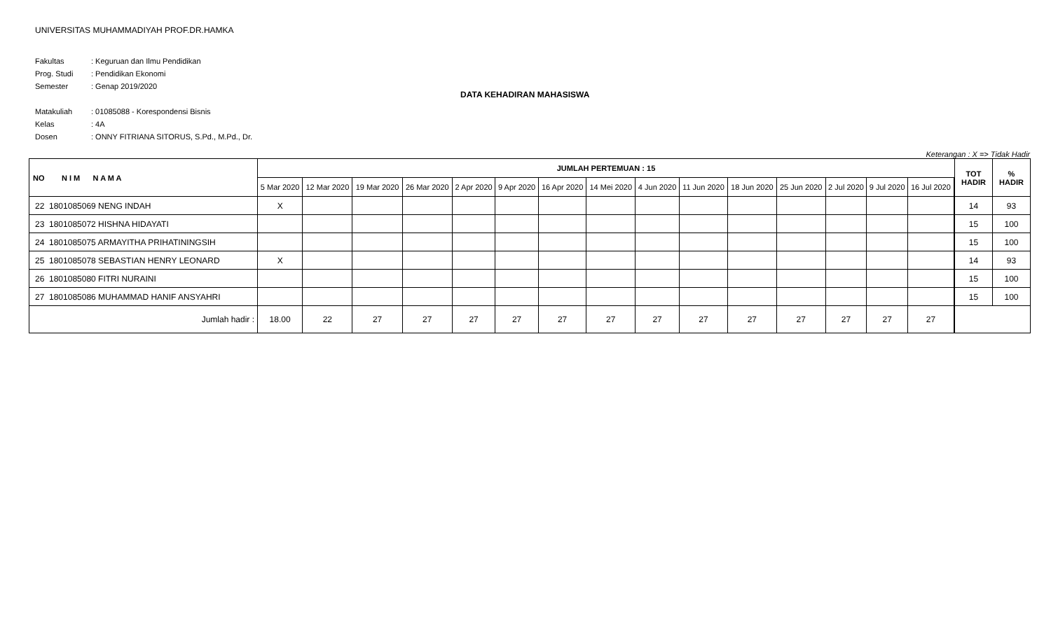UNIVERSITAS MUHAMMADIYAH PROF.DR.HAMKA
| Fakultas | : Keguruan dan Ilmu Pendidikan |
| Prog. Studi | : Pendidikan Ekonomi |
| Semester | : Genap 2019/2020 |
| Matakuliah | : 01085088 - Korespondensi Bisnis |
| Kelas | : 4A |
| Dosen | : ONNY FITRIANA SITORUS, S.Pd., M.Pd., Dr. |
DATA KEHADIRAN MAHASISWA
Keterangan : X => Tidak Hadir
| NO N I M N A M A | JUMLAH PERTEMUAN : 15 | | | | | | | | | | | | | | | | TOT HADIR | % HADIR |
| --- | --- | --- | --- | --- | --- | --- | --- | --- | --- | --- | --- | --- | --- | --- | --- | --- | --- | --- |
| | 5 Mar 2020 | 12 Mar 2020 | 19 Mar 2020 | 26 Mar 2020 | 2 Apr 2020 | 9 Apr 2020 | 16 Apr 2020 | 14 Mei 2020 | 4 Jun 2020 | 11 Jun 2020 | 18 Jun 2020 | 25 Jun 2020 | 2 Jul 2020 | 9 Jul 2020 | 16 Jul 2020 | | | |
| 22 1801085069 NENG INDAH | X | | | | | | | | | | | | | | | | 14 | 93 |
| 23 1801085072 HISHNA HIDAYATI | | | | | | | | | | | | | | | | | 15 | 100 |
| 24 1801085075 ARMAYITHA PRIHATININGSIH | | | | | | | | | | | | | | | | | 15 | 100 |
| 25 1801085078 SEBASTIAN HENRY LEONARD | X | | | | | | | | | | | | | | | | 14 | 93 |
| 26 1801085080 FITRI NURAINI | | | | | | | | | | | | | | | | | 15 | 100 |
| 27 1801085086 MUHAMMAD HANIF ANSYAHRI | | | | | | | | | | | | | | | | | 15 | 100 |
| Jumlah hadir : | 18.00 | 22 | 27 | 27 | 27 | 27 | 27 | 27 | 27 | 27 | 27 | 27 | 27 | 27 | 27 | | | |